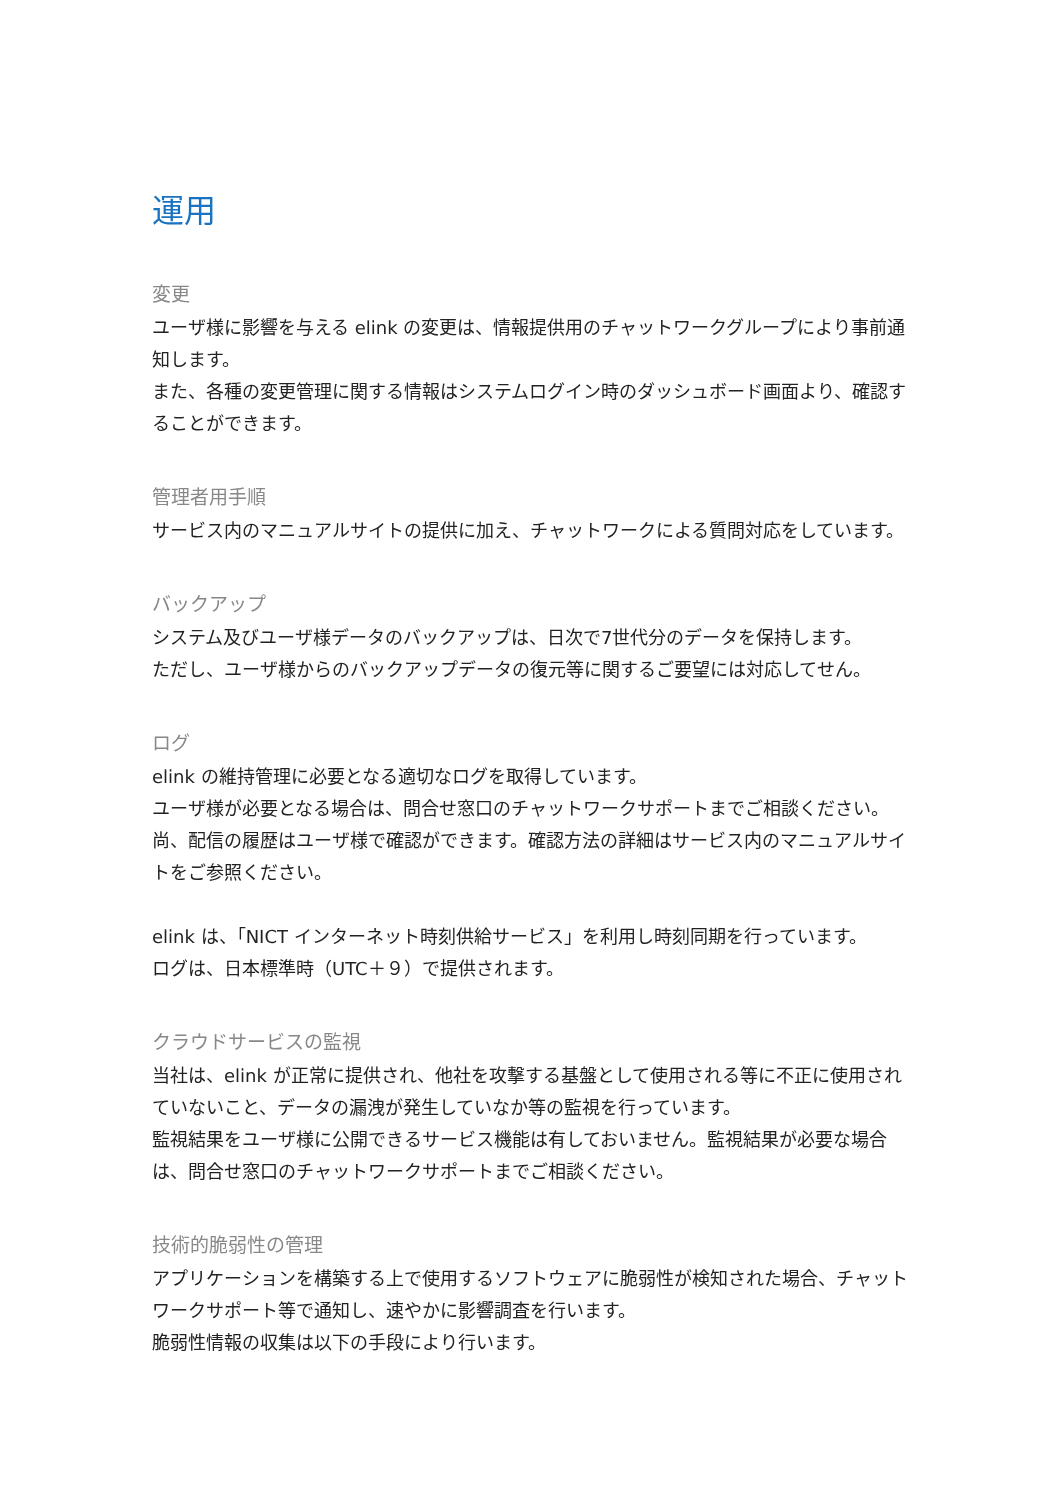運用
変更
ユーザ様に影響を与える elink の変更は、情報提供用のチャットワークグループにより事前通知します。
また、各種の変更管理に関する情報はシステムログイン時のダッシュボード画面より、確認することができます。
管理者用手順
サービス内のマニュアルサイトの提供に加え、チャットワークによる質問対応をしています。
バックアップ
システム及びユーザ様データのバックアップは、日次で7世代分のデータを保持します。
ただし、ユーザ様からのバックアップデータの復元等に関するご要望には対応してせん。
ログ
elink の維持管理に必要となる適切なログを取得しています。
ユーザ様が必要となる場合は、問合せ窓口のチャットワークサポートまでご相談ください。
尚、配信の履歴はユーザ様で確認ができます。確認方法の詳細はサービス内のマニュアルサイトをご参照ください。
elink は、「NICT インターネット時刻供給サービス」を利用し時刻同期を行っています。
ログは、日本標準時（UTC＋９）で提供されます。
クラウドサービスの監視
当社は、elink が正常に提供され、他社を攻撃する基盤として使用される等に不正に使用されていないこと、データの漏洩が発生していなか等の監視を行っています。
監視結果をユーザ様に公開できるサービス機能は有しておいません。監視結果が必要な場合は、問合せ窓口のチャットワークサポートまでご相談ください。
技術的脆弱性の管理
アプリケーションを構築する上で使用するソフトウェアに脆弱性が検知された場合、チャットワークサポート等で通知し、速やかに影響調査を行います。
脆弱性情報の収集は以下の手段により行います。